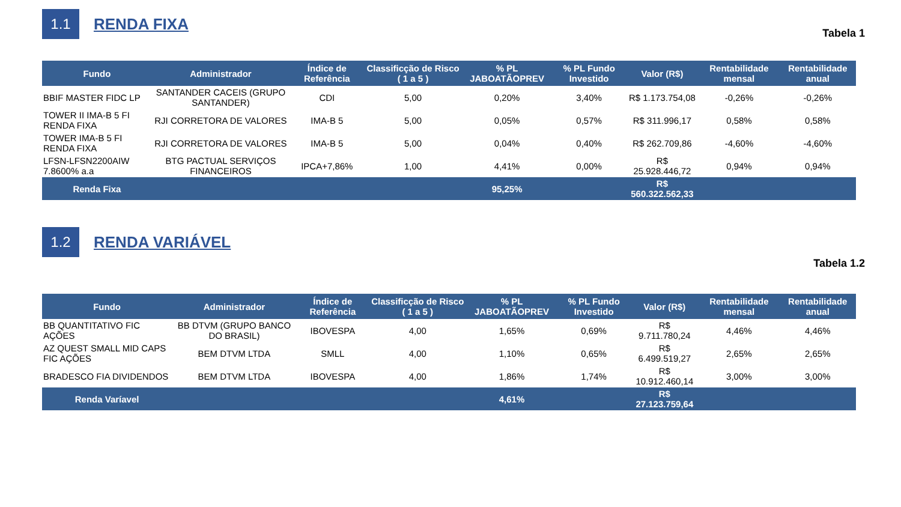1.1
RENDA FIXA
Tabela 1
| Fundo | Administrador | Índice de Referência | Classificção de Risco ( 1 a 5 ) | % PL JABOATÃOPREV | % PL Fundo Investido | Valor (R$) | Rentabilidade mensal | Rentabilidade anual |
| --- | --- | --- | --- | --- | --- | --- | --- | --- |
| BBIF MASTER FIDC LP | SANTANDER CACEIS (GRUPO SANTANDER) | CDI | 5,00 | 0,20% | 3,40% | R$ 1.173.754,08 | -0,26% | -0,26% |
| TOWER II IMA-B 5 FI RENDA FIXA | RJI CORRETORA DE VALORES | IMA-B 5 | 5,00 | 0,05% | 0,57% | R$ 311.996,17 | 0,58% | 0,58% |
| TOWER IMA-B 5 FI RENDA FIXA | RJI CORRETORA DE VALORES | IMA-B 5 | 5,00 | 0,04% | 0,40% | R$ 262.709,86 | -4,60% | -4,60% |
| LFSN-LFSN2200AIW 7.8600% a.a | BTG PACTUAL SERVIÇOS FINANCEIROS | IPCA+7,86% | 1,00 | 4,41% | 0,00% | R$ 25.928.446,72 | 0,94% | 0,94% |
| Renda Fixa | | | | 95,25% | | R$ 560.322.562,33 | | |
1.2
RENDA VARIÁVEL
Tabela 1.2
| Fundo | Administrador | Índice de Referência | Classificção de Risco ( 1 a 5 ) | % PL JABOATÃOPREV | % PL Fundo Investido | Valor (R$) | Rentabilidade mensal | Rentabilidade anual |
| --- | --- | --- | --- | --- | --- | --- | --- | --- |
| BB QUANTITATIVO FIC AÇÕES | BB DTVM (GRUPO BANCO DO BRASIL) | IBOVESPA | 4,00 | 1,65% | 0,69% | R$ 9.711.780,24 | 4,46% | 4,46% |
| AZ QUEST SMALL MID CAPS FIC AÇÕES | BEM DTVM LTDA | SMLL | 4,00 | 1,10% | 0,65% | R$ 6.499.519,27 | 2,65% | 2,65% |
| BRADESCO FIA DIVIDENDOS | BEM DTVM LTDA | IBOVESPA | 4,00 | 1,86% | 1,74% | R$ 10.912.460,14 | 3,00% | 3,00% |
| Renda Varíavel | | | | 4,61% | | R$ 27.123.759,64 | | |